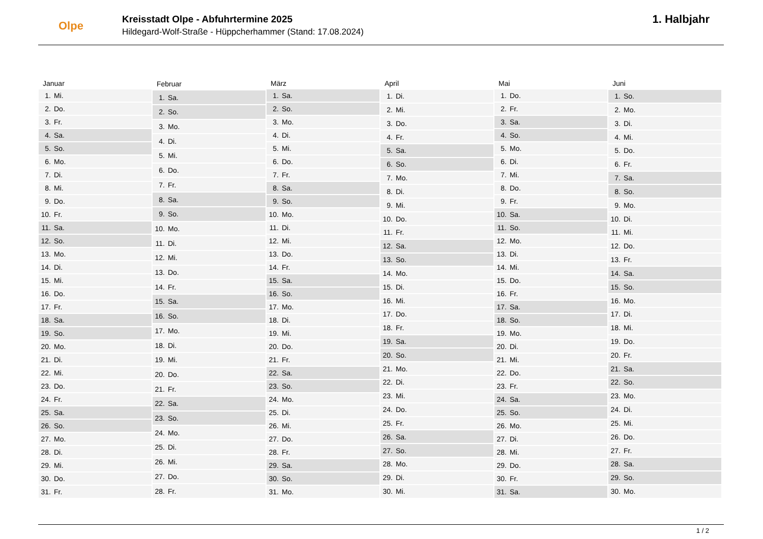Olpe
Kreisstadt Olpe - Abfuhrtermine 2025
Hildegard-Wolf-Straße - Hüppcherhammer (Stand: 17.08.2024)
1. Halbjahr
| Januar | |
| --- | --- |
| 1. | Mi. |
| 2. | Do. |
| 3. | Fr. |
| 4. | Sa. |
| 5. | So. |
| 6. | Mo. |
| 7. | Di. |
| 8. | Mi. |
| 9. | Do. |
| 10. | Fr. |
| 11. | Sa. |
| 12. | So. |
| 13. | Mo. |
| 14. | Di. |
| 15. | Mi. |
| 16. | Do. |
| 17. | Fr. |
| 18. | Sa. |
| 19. | So. |
| 20. | Mo. |
| 21. | Di. |
| 22. | Mi. |
| 23. | Do. |
| 24. | Fr. |
| 25. | Sa. |
| 26. | So. |
| 27. | Mo. |
| 28. | Di. |
| 29. | Mi. |
| 30. | Do. |
| 31. | Fr. |
| Februar | |
| --- | --- |
| 1. | Sa. |
| 2. | So. |
| 3. | Mo. |
| 4. | Di. |
| 5. | Mi. |
| 6. | Do. |
| 7. | Fr. |
| 8. | Sa. |
| 9. | So. |
| 10. | Mo. |
| 11. | Di. |
| 12. | Mi. |
| 13. | Do. |
| 14. | Fr. |
| 15. | Sa. |
| 16. | So. |
| 17. | Mo. |
| 18. | Di. |
| 19. | Mi. |
| 20. | Do. |
| 21. | Fr. |
| 22. | Sa. |
| 23. | So. |
| 24. | Mo. |
| 25. | Di. |
| 26. | Mi. |
| 27. | Do. |
| 28. | Fr. |
| März | |
| --- | --- |
| 1. | Sa. |
| 2. | So. |
| 3. | Mo. |
| 4. | Di. |
| 5. | Mi. |
| 6. | Do. |
| 7. | Fr. |
| 8. | Sa. |
| 9. | So. |
| 10. | Mo. |
| 11. | Di. |
| 12. | Mi. |
| 13. | Do. |
| 14. | Fr. |
| 15. | Sa. |
| 16. | So. |
| 17. | Mo. |
| 18. | Di. |
| 19. | Mi. |
| 20. | Do. |
| 21. | Fr. |
| 22. | Sa. |
| 23. | So. |
| 24. | Mo. |
| 25. | Di. |
| 26. | Mi. |
| 27. | Do. |
| 28. | Fr. |
| 29. | Sa. |
| 30. | So. |
| 31. | Mo. |
| April | |
| --- | --- |
| 1. | Di. |
| 2. | Mi. |
| 3. | Do. |
| 4. | Fr. |
| 5. | Sa. |
| 6. | So. |
| 7. | Mo. |
| 8. | Di. |
| 9. | Mi. |
| 10. | Do. |
| 11. | Fr. |
| 12. | Sa. |
| 13. | So. |
| 14. | Mo. |
| 15. | Di. |
| 16. | Mi. |
| 17. | Do. |
| 18. | Fr. |
| 19. | Sa. |
| 20. | So. |
| 21. | Mo. |
| 22. | Di. |
| 23. | Mi. |
| 24. | Do. |
| 25. | Fr. |
| 26. | Sa. |
| 27. | So. |
| 28. | Mo. |
| 29. | Di. |
| 30. | Mi. |
| Mai | |
| --- | --- |
| 1. | Do. |
| 2. | Fr. |
| 3. | Sa. |
| 4. | So. |
| 5. | Mo. |
| 6. | Di. |
| 7. | Mi. |
| 8. | Do. |
| 9. | Fr. |
| 10. | Sa. |
| 11. | So. |
| 12. | Mo. |
| 13. | Di. |
| 14. | Mi. |
| 15. | Do. |
| 16. | Fr. |
| 17. | Sa. |
| 18. | So. |
| 19. | Mo. |
| 20. | Di. |
| 21. | Mi. |
| 22. | Do. |
| 23. | Fr. |
| 24. | Sa. |
| 25. | So. |
| 26. | Mo. |
| 27. | Di. |
| 28. | Mi. |
| 29. | Do. |
| 30. | Fr. |
| 31. | Sa. |
| Juni | |
| --- | --- |
| 1. | So. |
| 2. | Mo. |
| 3. | Di. |
| 4. | Mi. |
| 5. | Do. |
| 6. | Fr. |
| 7. | Sa. |
| 8. | So. |
| 9. | Mo. |
| 10. | Di. |
| 11. | Mi. |
| 12. | Do. |
| 13. | Fr. |
| 14. | Sa. |
| 15. | So. |
| 16. | Mo. |
| 17. | Di. |
| 18. | Mi. |
| 19. | Do. |
| 20. | Fr. |
| 21. | Sa. |
| 22. | So. |
| 23. | Mo. |
| 24. | Di. |
| 25. | Mi. |
| 26. | Do. |
| 27. | Fr. |
| 28. | Sa. |
| 29. | So. |
| 30. | Mo. |
1 / 2